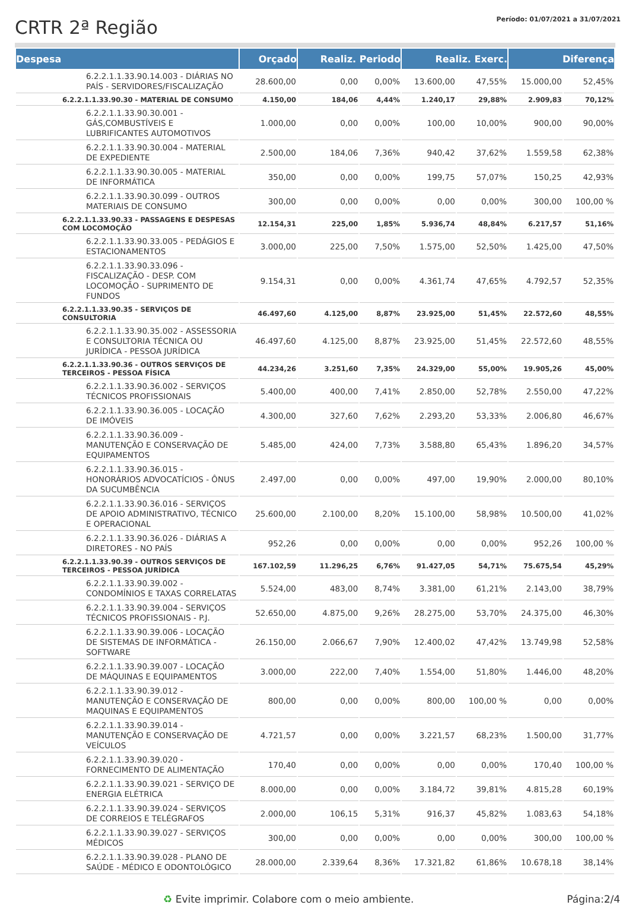CRTR 2ª Região
Período: 01/07/2021 a 31/07/2021
| Despesa | Orçado | Realiz. Periodo | | Realiz. Exerc. | | Diferença | |
| --- | --- | --- | --- | --- | --- | --- | --- |
| 6.2.2.1.1.33.90.14.003 - DIÁRIAS NO PAÍS - SERVIDORES/FISCALIZAÇÃO | 28.600,00 | 0,00 | 0,00% | 13.600,00 | 47,55% | 15.000,00 | 52,45% |
| 6.2.2.1.1.33.90.30 - MATERIAL DE CONSUMO | 4.150,00 | 184,06 | 4,44% | 1.240,17 | 29,88% | 2.909,83 | 70,12% |
| 6.2.2.1.1.33.90.30.001 - GÁS,COMBUSTÍVEIS E LUBRIFICANTES AUTOMOTIVOS | 1.000,00 | 0,00 | 0,00% | 100,00 | 10,00% | 900,00 | 90,00% |
| 6.2.2.1.1.33.90.30.004 - MATERIAL DE EXPEDIENTE | 2.500,00 | 184,06 | 7,36% | 940,42 | 37,62% | 1.559,58 | 62,38% |
| 6.2.2.1.1.33.90.30.005 - MATERIAL DE INFORMÁTICA | 350,00 | 0,00 | 0,00% | 199,75 | 57,07% | 150,25 | 42,93% |
| 6.2.2.1.1.33.90.30.099 - OUTROS MATERIAIS DE CONSUMO | 300,00 | 0,00 | 0,00% | 0,00 | 0,00% | 300,00 | 100,00 % |
| 6.2.2.1.1.33.90.33 - PASSAGENS E DESPESAS COM LOCOMOÇÃO | 12.154,31 | 225,00 | 1,85% | 5.936,74 | 48,84% | 6.217,57 | 51,16% |
| 6.2.2.1.1.33.90.33.005 - PEDÁGIOS E ESTACIONAMENTOS | 3.000,00 | 225,00 | 7,50% | 1.575,00 | 52,50% | 1.425,00 | 47,50% |
| 6.2.2.1.1.33.90.33.096 - FISCALIZAÇÃO - DESP. COM LOCOMOÇÃO - SUPRIMENTO DE FUNDOS | 9.154,31 | 0,00 | 0,00% | 4.361,74 | 47,65% | 4.792,57 | 52,35% |
| 6.2.2.1.1.33.90.35 - SERVIÇOS DE CONSULTORIA | 46.497,60 | 4.125,00 | 8,87% | 23.925,00 | 51,45% | 22.572,60 | 48,55% |
| 6.2.2.1.1.33.90.35.002 - ASSESSORIA E CONSULTORIA TÉCNICA OU JURÍDICA - PESSOA JURÍDICA | 46.497,60 | 4.125,00 | 8,87% | 23.925,00 | 51,45% | 22.572,60 | 48,55% |
| 6.2.2.1.1.33.90.36 - OUTROS SERVIÇOS DE TERCEIROS - PESSOA FÍSICA | 44.234,26 | 3.251,60 | 7,35% | 24.329,00 | 55,00% | 19.905,26 | 45,00% |
| 6.2.2.1.1.33.90.36.002 - SERVIÇOS TÉCNICOS PROFISSIONAIS | 5.400,00 | 400,00 | 7,41% | 2.850,00 | 52,78% | 2.550,00 | 47,22% |
| 6.2.2.1.1.33.90.36.005 - LOCAÇÃO DE IMÓVEIS | 4.300,00 | 327,60 | 7,62% | 2.293,20 | 53,33% | 2.006,80 | 46,67% |
| 6.2.2.1.1.33.90.36.009 - MANUTENÇÃO E CONSERVAÇÃO DE EQUIPAMENTOS | 5.485,00 | 424,00 | 7,73% | 3.588,80 | 65,43% | 1.896,20 | 34,57% |
| 6.2.2.1.1.33.90.36.015 - HONORÁRIOS ADVOCATÍCIOS - ÔNUS DA SUCUMBÊNCIA | 2.497,00 | 0,00 | 0,00% | 497,00 | 19,90% | 2.000,00 | 80,10% |
| 6.2.2.1.1.33.90.36.016 - SERVIÇOS DE APOIO ADMINISTRATIVO, TÉCNICO E OPERACIONAL | 25.600,00 | 2.100,00 | 8,20% | 15.100,00 | 58,98% | 10.500,00 | 41,02% |
| 6.2.2.1.1.33.90.36.026 - DIÁRIAS A DIRETORES - NO PAÍS | 952,26 | 0,00 | 0,00% | 0,00 | 0,00% | 952,26 | 100,00 % |
| 6.2.2.1.1.33.90.39 - OUTROS SERVIÇOS DE TERCEIROS - PESSOA JURÍDICA | 167.102,59 | 11.296,25 | 6,76% | 91.427,05 | 54,71% | 75.675,54 | 45,29% |
| 6.2.2.1.1.33.90.39.002 - CONDOMÍNIOS E TAXAS CORRELATAS | 5.524,00 | 483,00 | 8,74% | 3.381,00 | 61,21% | 2.143,00 | 38,79% |
| 6.2.2.1.1.33.90.39.004 - SERVIÇOS TÉCNICOS PROFISSIONAIS - P.J. | 52.650,00 | 4.875,00 | 9,26% | 28.275,00 | 53,70% | 24.375,00 | 46,30% |
| 6.2.2.1.1.33.90.39.006 - LOCAÇÃO DE SISTEMAS DE INFORMÁTICA - SOFTWARE | 26.150,00 | 2.066,67 | 7,90% | 12.400,02 | 47,42% | 13.749,98 | 52,58% |
| 6.2.2.1.1.33.90.39.007 - LOCAÇÃO DE MÁQUINAS E EQUIPAMENTOS | 3.000,00 | 222,00 | 7,40% | 1.554,00 | 51,80% | 1.446,00 | 48,20% |
| 6.2.2.1.1.33.90.39.012 - MANUTENÇÃO E CONSERVAÇÃO DE MAQUINAS E EQUIPAMENTOS | 800,00 | 0,00 | 0,00% | 800,00 | 100,00 % | 0,00 | 0,00% |
| 6.2.2.1.1.33.90.39.014 - MANUTENÇÃO E CONSERVAÇÃO DE VEÍCULOS | 4.721,57 | 0,00 | 0,00% | 3.221,57 | 68,23% | 1.500,00 | 31,77% |
| 6.2.2.1.1.33.90.39.020 - FORNECIMENTO DE ALIMENTAÇÃO | 170,40 | 0,00 | 0,00% | 0,00 | 0,00% | 170,40 | 100,00 % |
| 6.2.2.1.1.33.90.39.021 - SERVIÇO DE ENERGIA ELÉTRICA | 8.000,00 | 0,00 | 0,00% | 3.184,72 | 39,81% | 4.815,28 | 60,19% |
| 6.2.2.1.1.33.90.39.024 - SERVIÇOS DE CORREIOS E TELÉGRAFOS | 2.000,00 | 106,15 | 5,31% | 916,37 | 45,82% | 1.083,63 | 54,18% |
| 6.2.2.1.1.33.90.39.027 - SERVIÇOS MÉDICOS | 300,00 | 0,00 | 0,00% | 0,00 | 0,00% | 300,00 | 100,00 % |
| 6.2.2.1.1.33.90.39.028 - PLANO DE SAÚDE - MÉDICO E ODONTOLÓGICO | 28.000,00 | 2.339,64 | 8,36% | 17.321,82 | 61,86% | 10.678,18 | 38,14% |
♻ Evite imprimir. Colabore com o meio ambiente. Página:2/4